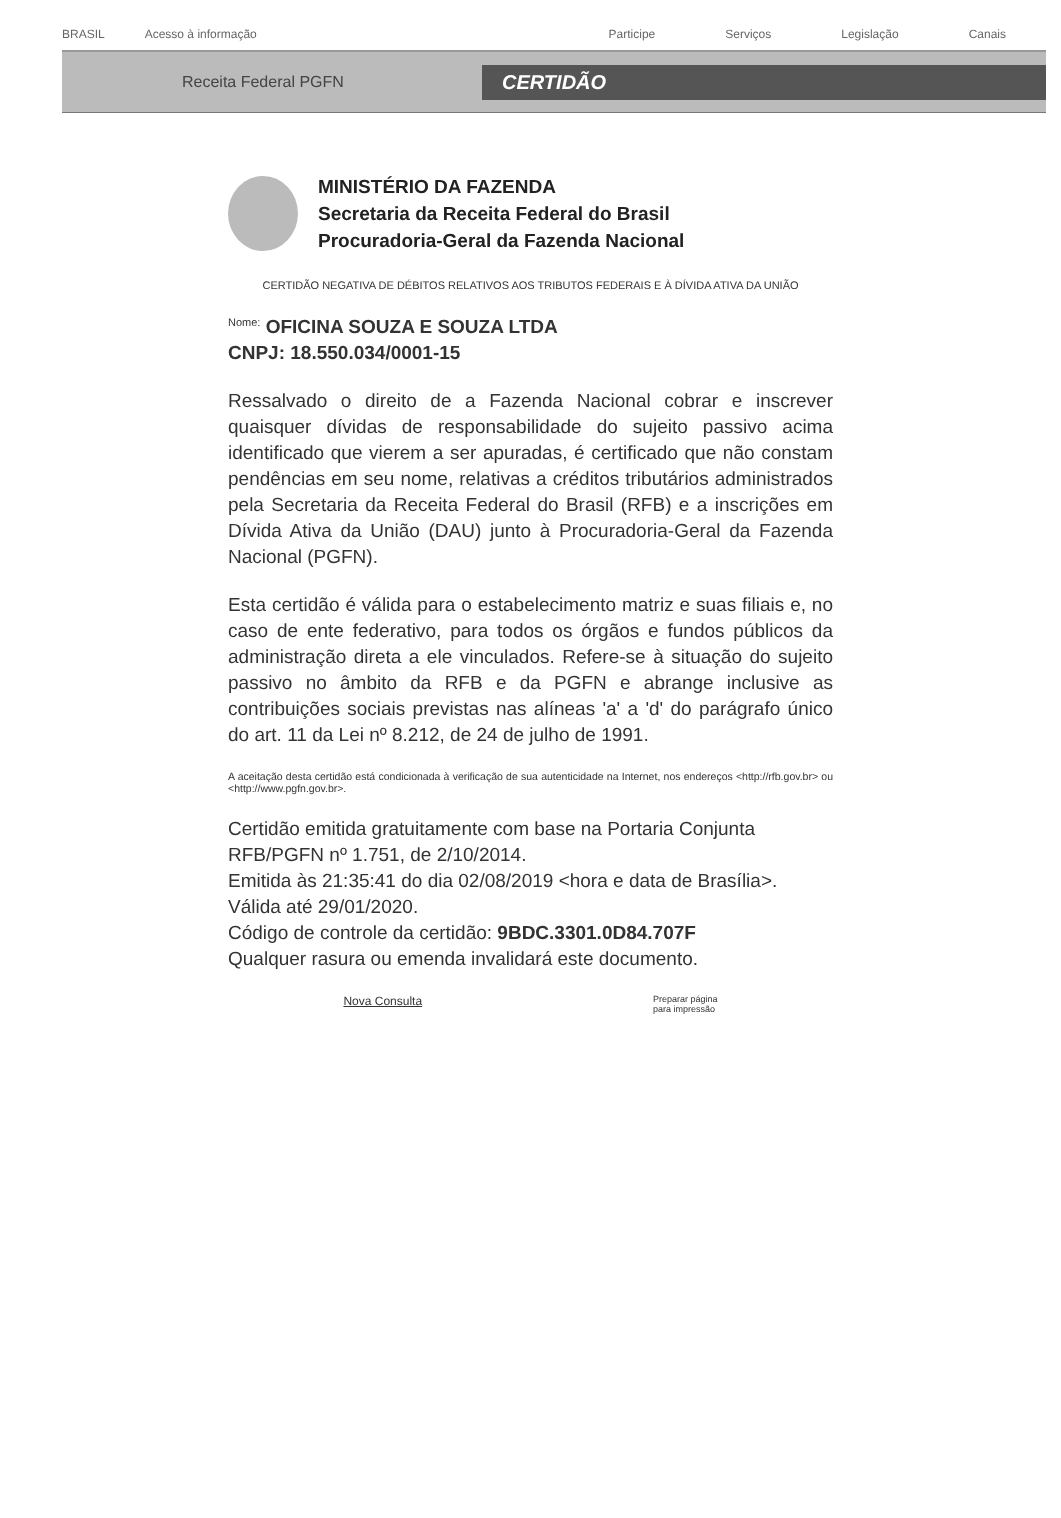BRASIL Acesso à informação
Participe Serviços Legislação Canais
Receita Federal PGFN
CERTIDÃO
MINISTÉRIO DA FAZENDA
Secretaria da Receita Federal do Brasil
Procuradoria-Geral da Fazenda Nacional
CERTIDÃO NEGATIVA DE DÉBITOS RELATIVOS AOS TRIBUTOS FEDERAIS E À DÍVIDA ATIVA DA UNIÃO
<sup>Nome:</sup> OFICINA SOUZA E SOUZA LTDA
CNPJ: 18.550.034/0001-15
Ressalvado o direito de a Fazenda Nacional cobrar e inscrever quaisquer dívidas de responsabilidade do sujeito passivo acima identificado que vierem a ser apuradas, é certificado que não constam pendências em seu nome, relativas a créditos tributários administrados pela Secretaria da Receita Federal do Brasil (RFB) e a inscrições em Dívida Ativa da União (DAU) junto à Procuradoria-Geral da Fazenda Nacional (PGFN).
Esta certidão é válida para o estabelecimento matriz e suas filiais e, no caso de ente federativo, para todos os órgãos e fundos públicos da administração direta a ele vinculados. Refere-se à situação do sujeito passivo no âmbito da RFB e da PGFN e abrange inclusive as contribuições sociais previstas nas alíneas 'a' a 'd' do parágrafo único do art. 11 da Lei nº 8.212, de 24 de julho de 1991.
A aceitação desta certidão está condicionada à verificação de sua autenticidade na Internet, nos endereços <http://rfb.gov.br> ou <http://www.pgfn.gov.br>.
Certidão emitida gratuitamente com base na Portaria Conjunta RFB/PGFN nº 1.751, de 2/10/2014.
Emitida às 21:35:41 do dia 02/08/2019 <hora e data de Brasília>.
Válida até 29/01/2020.
Código de controle da certidão: 9BDC.3301.0D84.707F
Qualquer rasura ou emenda invalidará este documento.
Nova Consulta Preparar página
para impressão